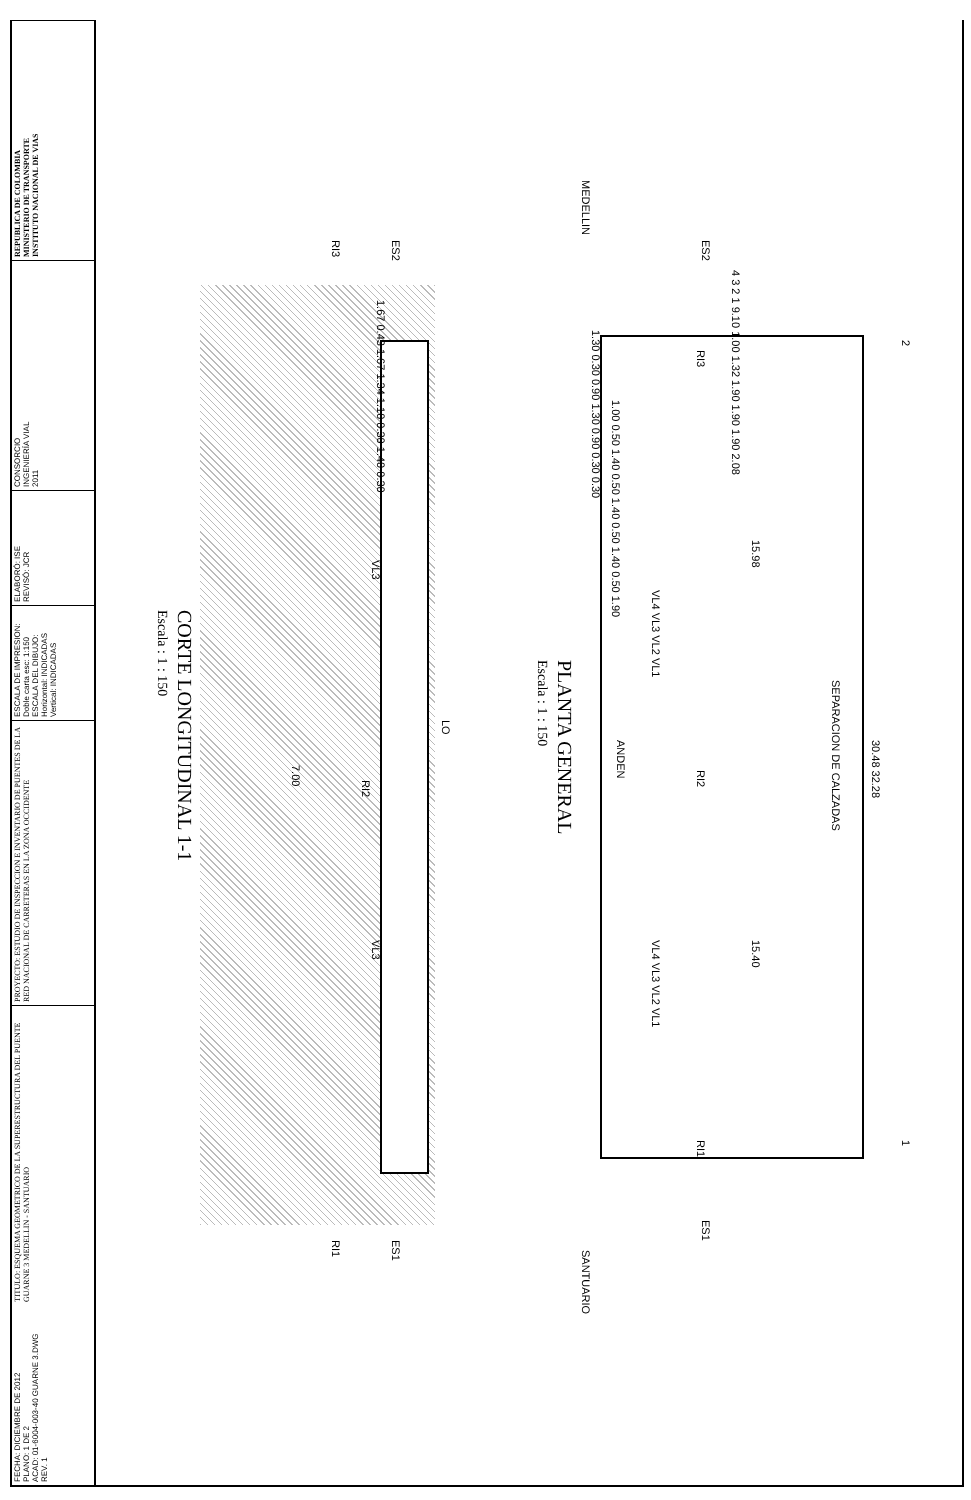REPUBLICA DE COLOMBIA
MINISTERIO DE TRANSPORTE
INSTITUTO NACIONAL DE VIAS
CONSORCIO
INGENIERÍA VIAL
2011
ELABORÓ: ISE
REVISÓ: JCR
ESCALA DE IMPRESION: Doble carta esc: 1:150
ESCALA DEL DIBUJO: Horizontal: INDICADAS Vertical: INDICADAS
PROYECTO: ESTUDIO DE INSPECCION E INVENTARIO DE PUENTES DE LA RED NACIONAL DE CARRETERAS EN LA ZONA OCCIDENTE
TITULO: ESQUEMA GEOMETRICO DE LA SUPERESTRUCTURA DEL PUENTE GUARNE 3 MEDELLIN - SANTUARIO
FECHA: DICIEMBRE DE 2012
PLANO: 1 DE 2
ACAD: 01-6004-003-40 GUARNE 3.DWG
REV. 1
ES2
RI3
VL3
VL3
LO
RI2
7.00
ES1
RI1
1.67 0.43 1.67 1.34 1.10 0.30 1.40 0.30
CORTE LONGITUDINAL 1-1
Escala : 1 : 150
PLANTA GENERAL
Escala : 1 : 150
MEDELLIN
SANTUARIO
ES2
ES1
4 3 2 1 9.10 1.00 1.32 1.90 1.90 1.90 2.08
RI3
RI2
RI1
VL4 VL3 VL2 VL1
VL4 VL3 VL2 VL1
ANDEN
SEPARACION DE CALZADAS
15.98
15.40
30.48 32.28
1.00 0.50 1.40 0.50 1.40 0.50 1.40 0.50 1.90
1.30 0.30 0.90 1.30 0.90 0.30 0.30
2
1